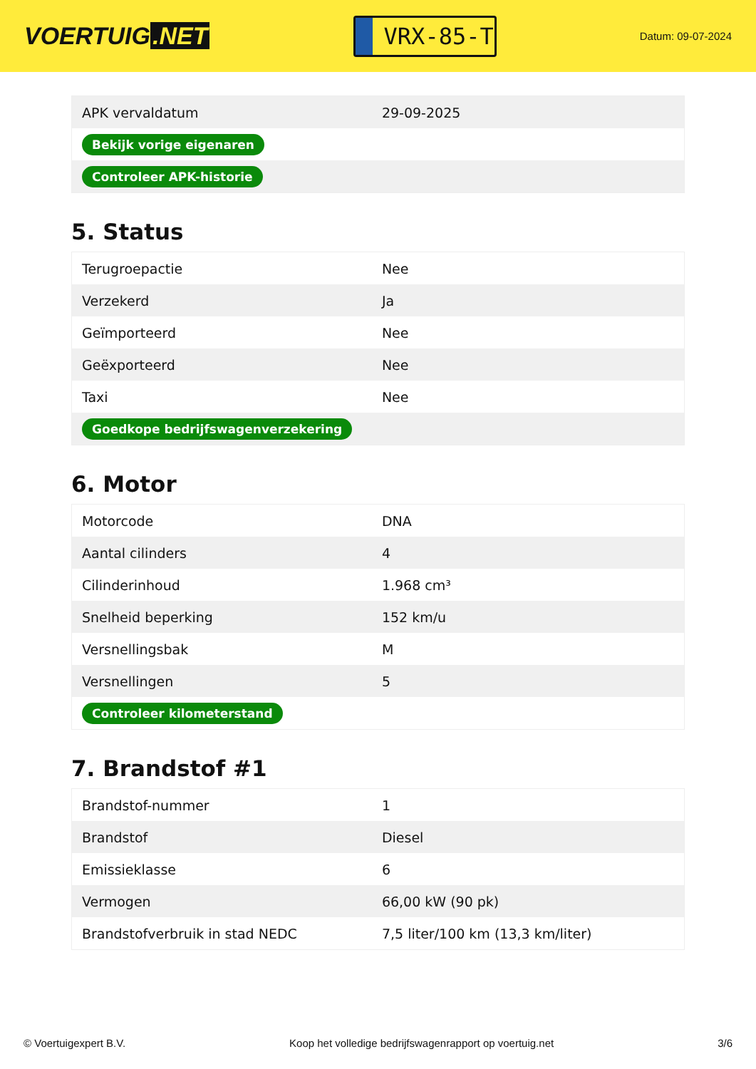VOERTUIG.NET
VRX-85-T
Datum: 09-07-2024
| APK vervaldatum | 29-09-2025 |
| Bekijk vorige eigenaren | |
| Controleer APK-historie | |
5. Status
| Terugroepactie | Nee |
| Verzekerd | Ja |
| Geïmporteerd | Nee |
| Geëxporteerd | Nee |
| Taxi | Nee |
| Goedkope bedrijfswagenverzekering | |
6. Motor
| Motorcode | DNA |
| Aantal cilinders | 4 |
| Cilinderinhoud | 1.968 cm³ |
| Snelheid beperking | 152 km/u |
| Versnellingsbak | M |
| Versnellingen | 5 |
| Controleer kilometerstand | |
7. Brandstof #1
| Brandstof-nummer | 1 |
| Brandstof | Diesel |
| Emissieklasse | 6 |
| Vermogen | 66,00 kW (90 pk) |
| Brandstofverbruik in stad NEDC | 7,5 liter/100 km (13,3 km/liter) |
© Voertuigexpert B.V. Koop het volledige bedrijfswagenrapport op voertuig.net 3/6